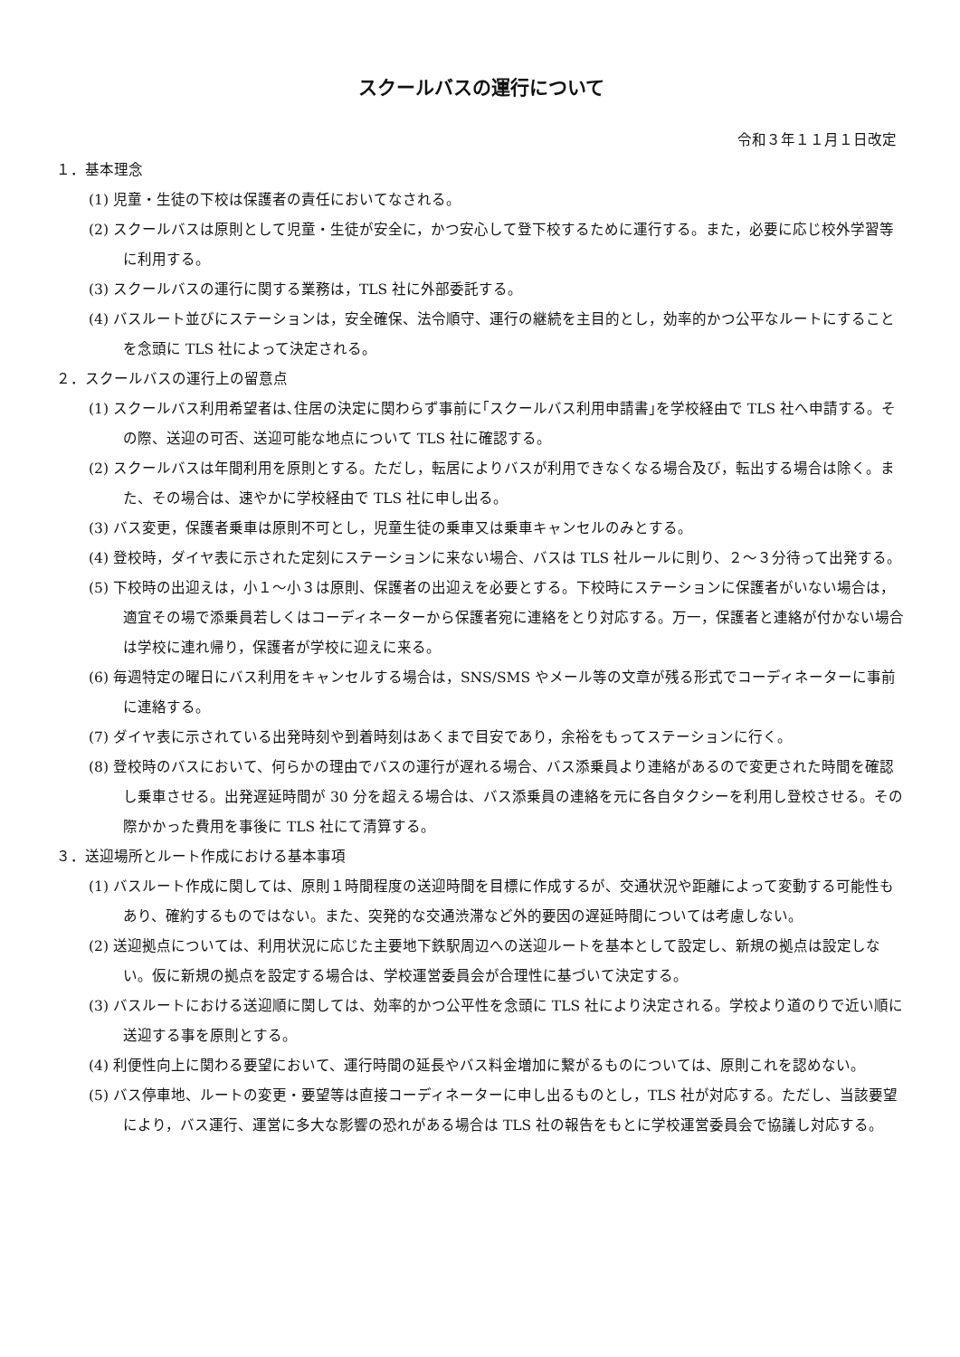スクールバスの運行について
令和３年１１月１日改定
１．基本理念
(1) 児童・生徒の下校は保護者の責任においてなされる。
(2) スクールバスは原則として児童・生徒が安全に，かつ安心して登下校するために運行する。また，必要に応じ校外学習等に利用する。
(3) スクールバスの運行に関する業務は，TLS 社に外部委託する。
(4) バスルート並びにステーションは，安全確保、法令順守、運行の継続を主目的とし，効率的かつ公平なルートにすることを念頭に TLS 社によって決定される。
２．スクールバスの運行上の留意点
(1) スクールバス利用希望者は､住居の決定に関わらず事前に｢スクールバス利用申請書｣を学校経由で TLS 社へ申請する。その際、送迎の可否、送迎可能な地点について TLS 社に確認する。
(2) スクールバスは年間利用を原則とする。ただし，転居によりバスが利用できなくなる場合及び，転出する場合は除く。また、その場合は、速やかに学校経由で TLS 社に申し出る。
(3) バス変更，保護者乗車は原則不可とし，児童生徒の乗車又は乗車キャンセルのみとする。
(4) 登校時，ダイヤ表に示された定刻にステーションに来ない場合、バスは TLS 社ルールに則り、２～３分待って出発する。
(5) 下校時の出迎えは，小１～小３は原則、保護者の出迎えを必要とする。下校時にステーションに保護者がいない場合は，適宜その場で添乗員若しくはコーディネーターから保護者宛に連絡をとり対応する。万一，保護者と連絡が付かない場合は学校に連れ帰り，保護者が学校に迎えに来る。
(6) 毎週特定の曜日にバス利用をキャンセルする場合は，SNS/SMS やメール等の文章が残る形式でコーディネーターに事前に連絡する。
(7) ダイヤ表に示されている出発時刻や到着時刻はあくまで目安であり，余裕をもってステーションに行く。
(8) 登校時のバスにおいて、何らかの理由でバスの運行が遅れる場合、バス添乗員より連絡があるので変更された時間を確認し乗車させる。出発遅延時間が 30 分を超える場合は、バス添乗員の連絡を元に各自タクシーを利用し登校させる。その際かかった費用を事後に TLS 社にて清算する。
３．送迎場所とルート作成における基本事項
(1) バスルート作成に関しては、原則１時間程度の送迎時間を目標に作成するが、交通状況や距離によって変動する可能性もあり、確約するものではない。また、突発的な交通渋滞など外的要因の遅延時間については考慮しない。
(2) 送迎拠点については、利用状況に応じた主要地下鉄駅周辺への送迎ルートを基本として設定し、新規の拠点は設定しない。仮に新規の拠点を設定する場合は、学校運営委員会が合理性に基づいて決定する。
(3) バスルートにおける送迎順に関しては、効率的かつ公平性を念頭に TLS 社により決定される。学校より道のりで近い順に送迎する事を原則とする。
(4) 利便性向上に関わる要望において、運行時間の延長やバス料金増加に繋がるものについては、原則これを認めない。
(5) バス停車地、ルートの変更・要望等は直接コーディネーターに申し出るものとし，TLS 社が対応する。ただし、当該要望により，バス運行、運営に多大な影響の恐れがある場合は TLS 社の報告をもとに学校運営委員会で協議し対応する。